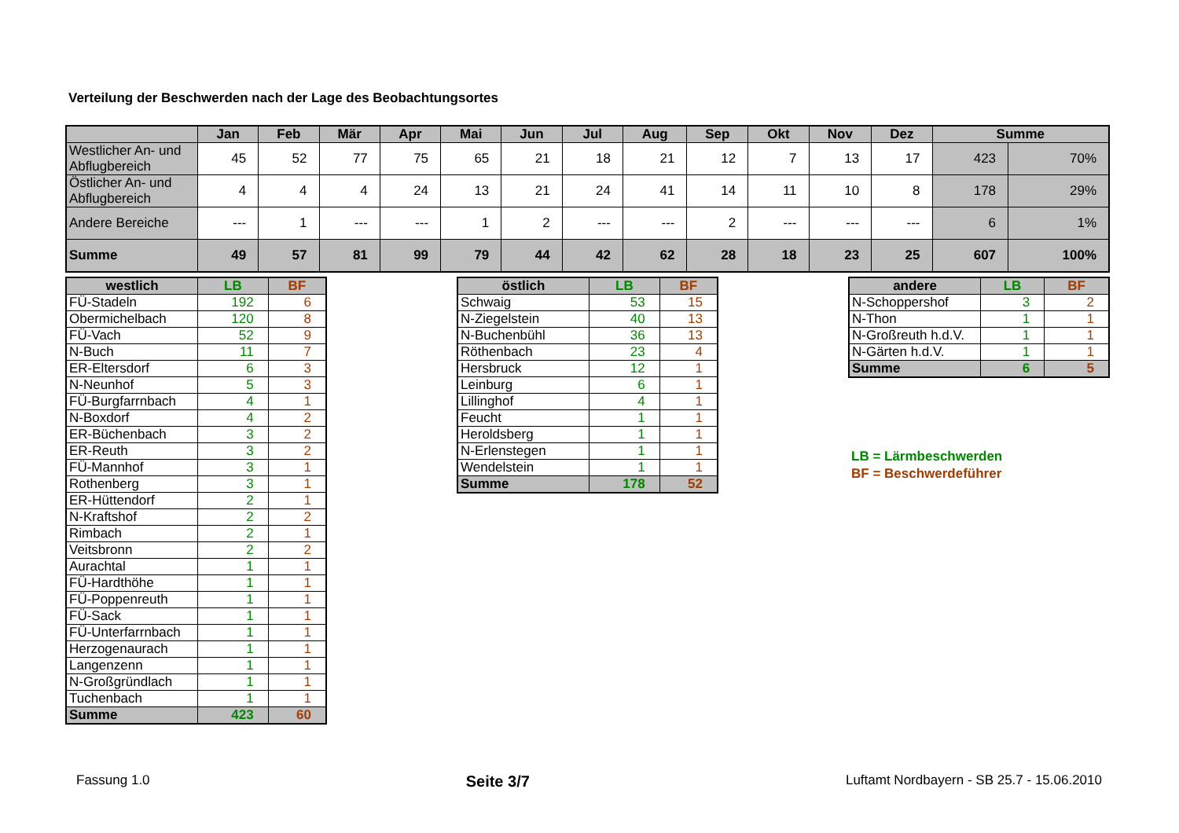Verteilung der Beschwerden nach der Lage des Beobachtungsortes
| | Jan | Feb | Mär | Apr | Mai | Jun | Jul | Aug | Sep | Okt | Nov | Dez | Summe | |
| --- | --- | --- | --- | --- | --- | --- | --- | --- | --- | --- | --- | --- | --- | --- |
| Westlicher An- und Abflugbereich | 45 | 52 | 77 | 75 | 65 | 21 | 18 | 21 | 12 | 7 | 13 | 17 | 423 | 70% |
| Östlicher An- und Abflugbereich | 4 | 4 | 4 | 24 | 13 | 21 | 24 | 41 | 14 | 11 | 10 | 8 | 178 | 29% |
| Andere Bereiche | --- | 1 | --- | --- | 1 | 2 | --- | --- | 2 | --- | --- | --- | 6 | 1% |
| Summe | 49 | 57 | 81 | 99 | 79 | 44 | 42 | 62 | 28 | 18 | 23 | 25 | 607 | 100% |
| westlich | LB | BF |
| --- | --- | --- |
| FÜ-Stadeln | 192 | 6 |
| Obermichelbach | 120 | 8 |
| FÜ-Vach | 52 | 9 |
| N-Buch | 11 | 7 |
| ER-Eltersdorf | 6 | 3 |
| N-Neunhof | 5 | 3 |
| FÜ-Burgfarrnbach | 4 | 1 |
| N-Boxdorf | 4 | 2 |
| ER-Büchenbach | 3 | 2 |
| ER-Reuth | 3 | 2 |
| FÜ-Mannhof | 3 | 1 |
| Rothenberg | 3 | 1 |
| ER-Hüttendorf | 2 | 1 |
| N-Kraftshof | 2 | 2 |
| Rimbach | 2 | 1 |
| Veitsbronn | 2 | 2 |
| Aurachtal | 1 | 1 |
| FÜ-Hardthöhe | 1 | 1 |
| FÜ-Poppenreuth | 1 | 1 |
| FÜ-Sack | 1 | 1 |
| FÜ-Unterfarrnbach | 1 | 1 |
| Herzogenaurach | 1 | 1 |
| Langenzenn | 1 | 1 |
| N-Großgründlach | 1 | 1 |
| Tuchenbach | 1 | 1 |
| Summe | 423 | 60 |
| östlich | LB | BF |
| --- | --- | --- |
| Schwaig | 53 | 15 |
| N-Ziegelstein | 40 | 13 |
| N-Buchenbühl | 36 | 13 |
| Röthenbach | 23 | 4 |
| Hersbruck | 12 | 1 |
| Leinburg | 6 | 1 |
| Lillinghof | 4 | 1 |
| Feucht | 1 | 1 |
| Heroldsberg | 1 | 1 |
| N-Erlenstegen | 1 | 1 |
| Wendelstein | 1 | 1 |
| Summe | 178 | 52 |
| andere | LB | BF |
| --- | --- | --- |
| N-Schoppershof | 3 | 2 |
| N-Thon | 1 | 1 |
| N-Großreuth h.d.V. | 1 | 1 |
| N-Gärten h.d.V. | 1 | 1 |
| Summe | 6 | 5 |
LB = Lärmbeschwerden
BF = Beschwerdeführer
Fassung 1.0 Seite 3/7 Luftamt Nordbayern - SB 25.7 - 15.06.2010